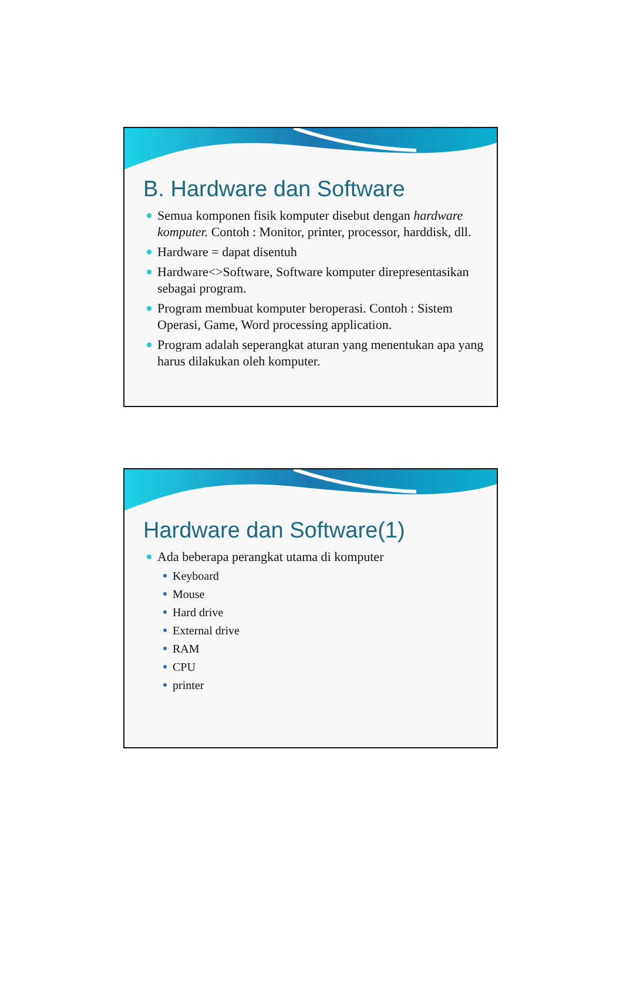B. Hardware dan Software
Semua komponen fisik komputer disebut dengan hardware komputer. Contoh : Monitor, printer, processor, harddisk, dll.
Hardware = dapat disentuh
Hardware<>Software, Software komputer direpresentasikan sebagai program.
Program membuat komputer beroperasi. Contoh : Sistem Operasi, Game, Word processing application.
Program adalah seperangkat aturan yang menentukan apa yang harus dilakukan oleh komputer.
Hardware dan Software(1)
Ada beberapa perangkat utama di komputer
Keyboard
Mouse
Hard drive
External drive
RAM
CPU
printer